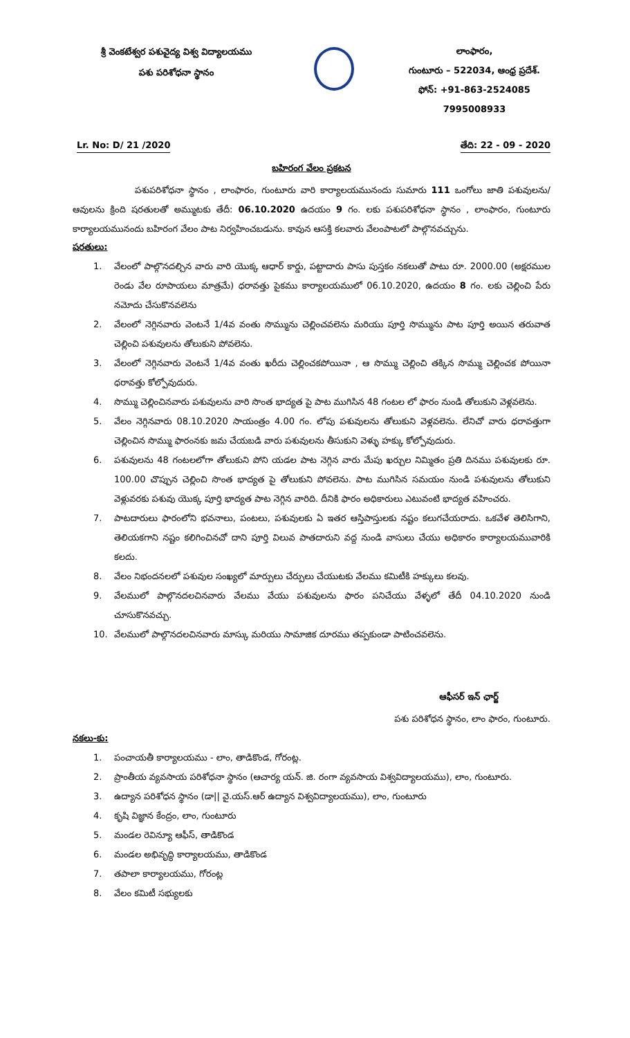శ్రీ వెంకటేశ్వర పశువైద్య విశ్వ విద్యాలయము
పశు పరిశోధనా స్థానం
లాంఫారం,
గుంటూరు – 522034, ఆంధ్ర ప్రదేశ్.
ఫోన్: +91-863-2524085
7995008933
Lr. No: D/ 21 /2020 తేది: 22 - 09 - 2020
బహిరంగ వేలం ప్రకటన
పశుపరిశోధనా స్థానం , లాంఫారం, గుంటూరు వారి కార్యాలయమునందు సుమారు 111 ఒంగోలు జాతి పశువులను/ ఆవులను క్రింది షరతులతో అమ్ముటకు తేదీ: 06.10.2020 ఉదయం 9 గం. లకు పశుపరిశోధనా స్థానం , లాంఫారం, గుంటూరు కార్యాలయమునందు బహిరంగ వేలం పాట నిర్వహించబడును. కావున ఆసక్తి కలవారు వేలంపాటలో పాల్గొనవచ్చును.
షరతులు:
1. వేలంలో పాల్గొనదల్చిన వారు వారి యొక్క ఆధార్ కార్డు, పట్టాదారు పాసు పుస్తకం నకలుతో పాటు రూ. 2000.00 (అక్షరముల రెండు వేల రూపాయలు మాత్రమే) ధరావత్తు పైకము కార్యాలయములో 06.10.2020, ఉదయం 8 గం. లకు చెల్లించి పేరు నమోదు చేసుకొనవలెను
2. వేలంలో నెగ్గినవారు వెంటనే 1/4వ వంతు సొమ్మును చెల్లించవలెను మరియు పూర్తి సొమ్మును పాట పూర్తి అయిన తరువాత చెల్లించి పశువులను తోలుకుని పోవలెను.
3. వేలంలో నెగ్గినవారు వెంటనే 1/4వ వంతు ఖరీదు చెల్లించకపోయినా , ఆ సొమ్ము చెల్లించి తక్కిన సొమ్ము చెల్లించక పోయినా ధరావత్తు కోల్పోవుదురు.
4. సొమ్ము చెల్లించినవారు పశువులను వారి సొంత భాద్యత పై పాట ముగిసిన 48 గంటల లో ఫారం నుండి తోలుకుని వెళ్లవలెను.
5. వేలం నెగ్గినవారు 08.10.2020 సాయంత్రం 4.00 గం. లోపు పశువులను తోలుకుని వెళ్లవలెను. లేనిచో వారు ధరావత్తుగా చెల్లించిన సొమ్ము ఫారంనకు జమ చేయబడి వారు పశువులను తీసుకుని వెళ్ళు హక్కు కోల్పోవుదురు.
6. పశువులను 48 గంటలలోగా తోలుకుని పోని యడల పాట నెగ్గిన వారు మేపు ఖర్చుల నిమ్మితం ప్రతి దినము పశువులకు రూ. 100.00 చొప్పున చెల్లించి సొంత భాద్యత పై తోలుకుని పోవలెను. పాట ముగిసిన సమయం నుండి పశువులను తోలుకుని వెళ్లువరకు పశువు యొక్క పూర్తి భాద్యత పాట నెగ్గిన వారిది. దీనికి ఫారం అధికారులు ఎటువంటి భాద్యత వహించరు.
7. పాటదారులు ఫారంలోని భవనాలు, పంటలు, పశువులకు ఏ ఇతర ఆస్తిపాస్తులకు నష్టం కలుగచేయరాదు. ఒకవేళ తెలిసిగాని, తెలియకగాని నష్టం కలిగించినచో దాని పూర్తి విలువ పాతదారుని వద్ద నుండి వాసులు చేయు అధికారం కార్యాలయమువారికి కలదు.
8. వేలం నిభందనలలో పశువుల సంఖ్యలో మార్పులు చేర్పులు చేయుటకు వేలము కమిటీకి హక్కులు కలవు.
9. వేలములో పాల్గొనదలచినవారు వేలము వేయు పశువులను ఫారం పనిచేయు వేళ్ళలో తేదీ 04.10.2020 నుండి చూసుకొనవచ్చు.
10. వేలములో పాల్గొనదలచినవారు మాస్కు మరియు సామాజిక దూరము తప్పకుండా పాటించవలెను.
ఆఫీసర్ ఇన్ ఛార్జ్
పశు పరిశోధన స్థానం, లాం ఫారం, గుంటూరు.
నకలు-కు:
1. పంచాయతీ కార్యాలయము - లాం, తాడికొండ, గోరంట్ల.
2. ప్రాంతీయ వ్యవసాయ పరిశోధనా స్థానం (ఆచార్య యన్. జి. రంగా వ్యవసాయ విశ్వవిద్యాలయము), లాం, గుంటూరు.
3. ఉద్యాన పరిశోధన స్థానం (డా|| వై.యస్.ఆర్ ఉద్యాన విశ్వవిద్యాలయము), లాం, గుంటూరు
4. కృషి విజ్ఞాన కేంద్రం, లాం, గుంటూరు
5. మండల రెవిన్యూ ఆఫీస్, తాడికొండ
6. మండల అభివృద్ధి కార్యాలయము, తాడికొండ
7. తపాలా కార్యాలయము, గోరంట్ల
8. వేలం కమిటీ సభ్యులకు